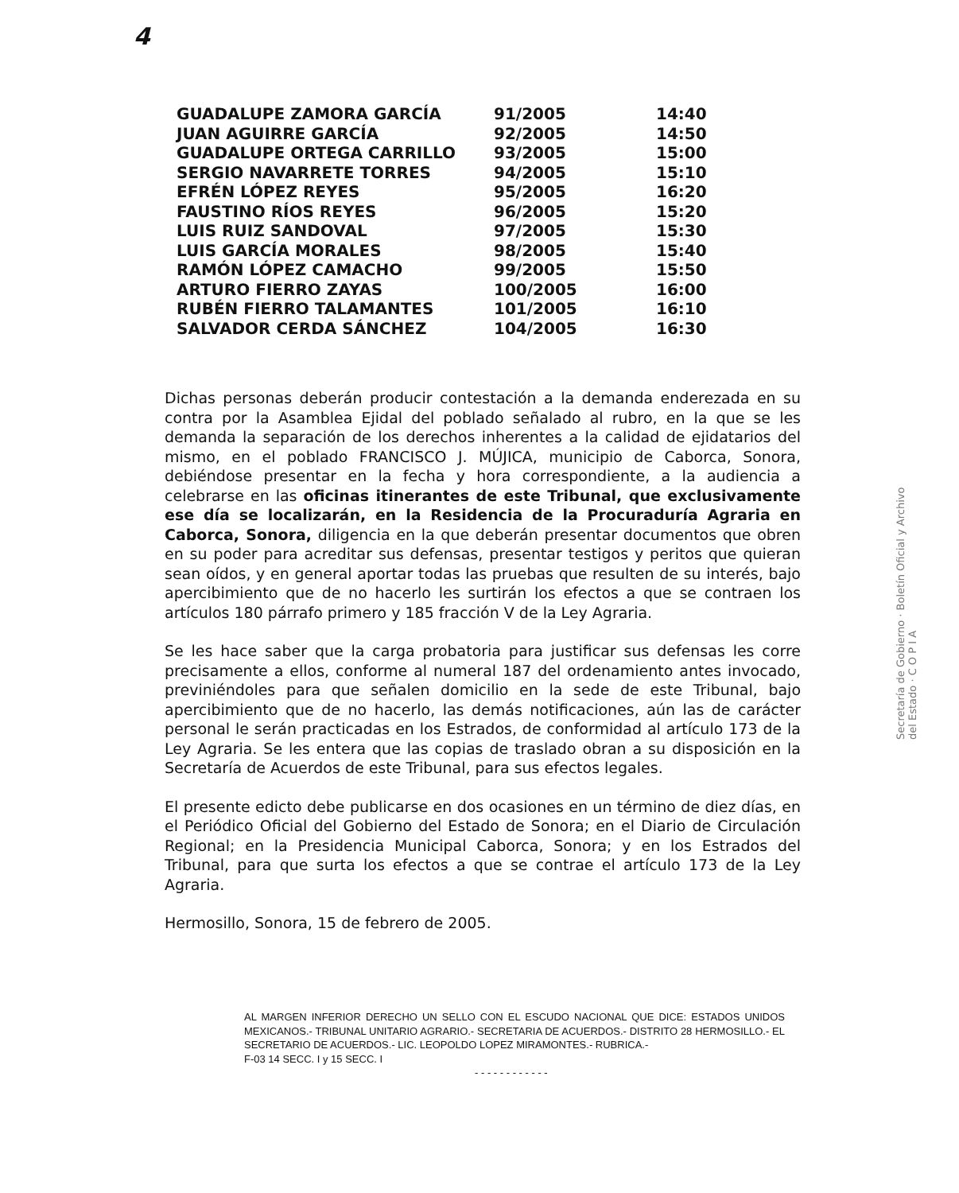4
| GUADALUPE ZAMORA GARCÍA | 91/2005 | 14:40 |
| JUAN AGUIRRE GARCÍA | 92/2005 | 14:50 |
| GUADALUPE ORTEGA CARRILLO | 93/2005 | 15:00 |
| SERGIO NAVARRETE TORRES | 94/2005 | 15:10 |
| EFRÉN LÓPEZ REYES | 95/2005 | 16:20 |
| FAUSTINO RÍOS REYES | 96/2005 | 15:20 |
| LUIS RUIZ SANDOVAL | 97/2005 | 15:30 |
| LUIS GARCÍA MORALES | 98/2005 | 15:40 |
| RAMÓN LÓPEZ CAMACHO | 99/2005 | 15:50 |
| ARTURO FIERRO ZAYAS | 100/2005 | 16:00 |
| RUBÉN FIERRO TALAMANTES | 101/2005 | 16:10 |
| SALVADOR CERDA SÁNCHEZ | 104/2005 | 16:30 |
Dichas personas deberán producir contestación a la demanda enderezada en su contra por la Asamblea Ejidal del poblado señalado al rubro, en la que se les demanda la separación de los derechos inherentes a la calidad de ejidatarios del mismo, en el poblado FRANCISCO J. MÚJICA, municipio de Caborca, Sonora, debiéndose presentar en la fecha y hora correspondiente, a la audiencia a celebrarse en las oficinas itinerantes de este Tribunal, que exclusivamente ese día se localizarán, en la Residencia de la Procuraduría Agraria en Caborca, Sonora, diligencia en la que deberán presentar documentos que obren en su poder para acreditar sus defensas, presentar testigos y peritos que quieran sean oídos, y en general aportar todas las pruebas que resulten de su interés, bajo apercibimiento que de no hacerlo les surtirán los efectos a que se contraen los artículos 180 párrafo primero y 185 fracción V de la Ley Agraria.
Se les hace saber que la carga probatoria para justificar sus defensas les corre precisamente a ellos, conforme al numeral 187 del ordenamiento antes invocado, previniéndoles para que señalen domicilio en la sede de este Tribunal, bajo apercibimiento que de no hacerlo, las demás notificaciones, aún las de carácter personal le serán practicadas en los Estrados, de conformidad al artículo 173 de la Ley Agraria. Se les entera que las copias de traslado obran a su disposición en la Secretaría de Acuerdos de este Tribunal, para sus efectos legales.
El presente edicto debe publicarse en dos ocasiones en un término de diez días, en el Periódico Oficial del Gobierno del Estado de Sonora; en el Diario de Circulación Regional; en la Presidencia Municipal Caborca, Sonora; y en los Estrados del Tribunal, para que surta los efectos a que se contrae el artículo 173 de la Ley Agraria.
Hermosillo, Sonora, 15 de febrero de 2005.
AL MARGEN INFERIOR DERECHO UN SELLO CON EL ESCUDO NACIONAL QUE DICE: ESTADOS UNIDOS MEXICANOS.- TRIBUNAL UNITARIO AGRARIO.- SECRETARIA DE ACUERDOS.- DISTRITO 28 HERMOSILLO.- EL SECRETARIO DE ACUERDOS.- LIC. LEOPOLDO LOPEZ MIRAMONTES.- RUBRICA.-
F-03 14 SECC. I y 15 SECC. I
- - - - - - - - - - - -
Secretaría de Gobierno · Boletín Oficial y Archivo del Estado · C O P I A